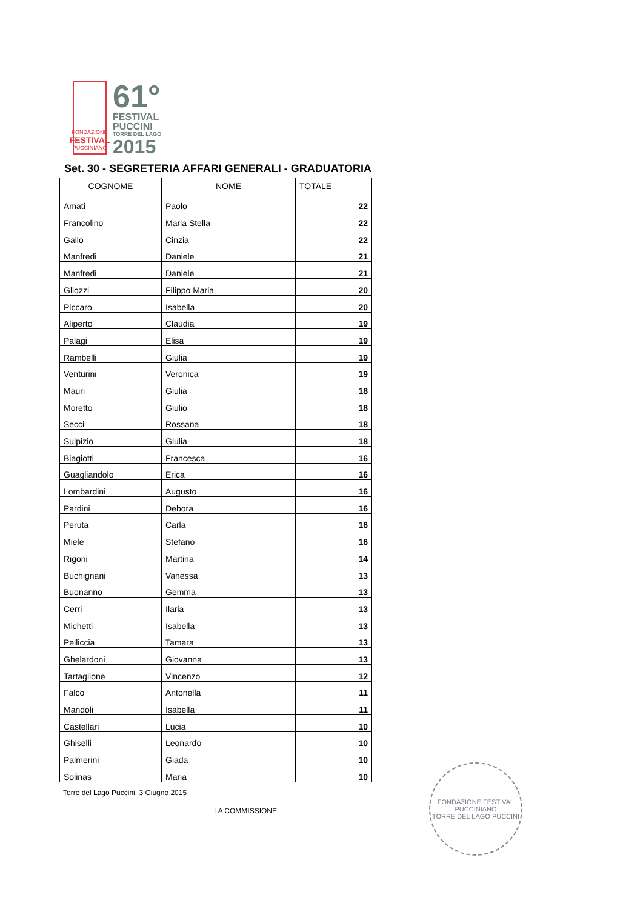FONDAZIONE
FESTIVAL
PUCCINIANO
61°
FESTIVAL
PUCCINI
TORRE DEL LAGO
2015
Set. 30 - SEGRETERIA AFFARI GENERALI - GRADUATORIA
| COGNOME | NOME | TOTALE |
| --- | --- | --- |
| Amati | Paolo | 22 |
| Francolino | Maria Stella | 22 |
| Gallo | Cinzia | 22 |
| Manfredi | Daniele | 21 |
| Manfredi | Daniele | 21 |
| Gliozzi | Filippo Maria | 20 |
| Piccaro | Isabella | 20 |
| Aliperto | Claudia | 19 |
| Palagi | Elisa | 19 |
| Rambelli | Giulia | 19 |
| Venturini | Veronica | 19 |
| Mauri | Giulia | 18 |
| Moretto | Giulio | 18 |
| Secci | Rossana | 18 |
| Sulpizio | Giulia | 18 |
| Biagiotti | Francesca | 16 |
| Guagliandolo | Erica | 16 |
| Lombardini | Augusto | 16 |
| Pardini | Debora | 16 |
| Peruta | Carla | 16 |
| Miele | Stefano | 16 |
| Rigoni | Martina | 14 |
| Buchignani | Vanessa | 13 |
| Buonanno | Gemma | 13 |
| Cerri | Ilaria | 13 |
| Michetti | Isabella | 13 |
| Pelliccia | Tamara | 13 |
| Ghelardoni | Giovanna | 13 |
| Tartaglione | Vincenzo | 12 |
| Falco | Antonella | 11 |
| Mandoli | Isabella | 11 |
| Castellari | Lucia | 10 |
| Ghiselli | Leonardo | 10 |
| Palmerini | Giada | 10 |
| Solinas | Maria | 10 |
Torre del Lago Puccini, 3 Giugno 2015
LA COMMISSIONE
FONDAZIONE FESTIVAL PUCCINIANO
TORRE DEL LAGO PUCCINI